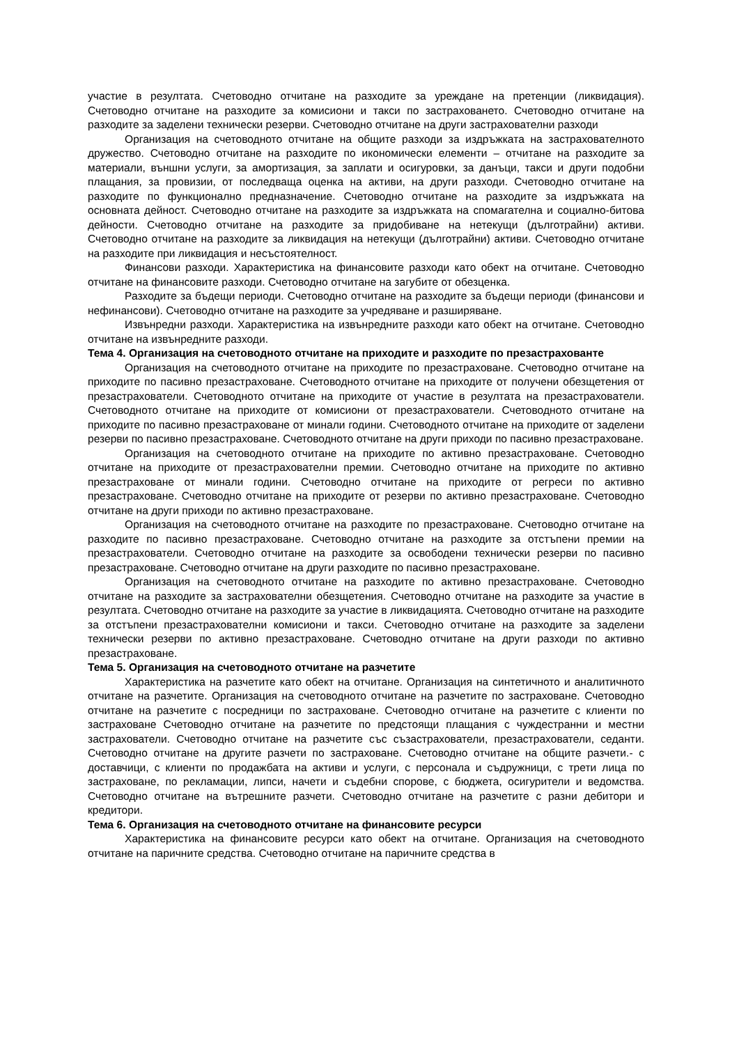участие в резултата. Счетоводно отчитане на разходите за уреждане на претенции (ликвидация). Счетоводно отчитане на разходите за комисиони и такси по застраховането. Счетоводно отчитане на разходите за заделени технически резерви. Счетоводно отчитане на други застрахователни разходи
Организация на счетоводното отчитане на общите разходи за издръжката на застрахователното дружество. Счетоводно отчитане на разходите по икономически елементи – отчитане на разходите за материали, външни услуги, за амортизация, за заплати и осигуровки, за данъци, такси и други подобни плащания, за провизии, от последваща оценка на активи, на други разходи. Счетоводно отчитане на разходите по функционално предназначение. Счетоводно отчитане на разходите за издръжката на основната дейност. Счетоводно отчитане на разходите за издръжката на спомагателна и социално-битова дейности. Счетоводно отчитане на разходите за придобиване на нетекущи (дълготрайни) активи. Счетоводно отчитане на разходите за ликвидация на нетекущи (дълготрайни) активи. Счетоводно отчитане на разходите при ликвидация и несъстоятелност.
Финансови разходи. Характеристика на финансовите разходи като обект на отчитане. Счетоводно отчитане на финансовите разходи. Счетоводно отчитане на загубите от обезценка.
Разходите за бъдещи периоди. Счетоводно отчитане на разходите за бъдещи периоди (финансови и нефинансови). Счетоводно отчитане на разходите за учредяване и разширяване.
Извънредни разходи. Характеристика на извънредните разходи като обект на отчитане. Счетоводно отчитане на извънредните разходи.
Тема 4. Организация на счетоводното отчитане на приходите и разходите по презастрахованте
Организация на счетоводното отчитане на приходите по презастраховане. Счетоводно отчитане на приходите по пасивно презастраховане. Счетоводното отчитане на приходите от получени обезщетения от презастрахователи. Счетоводното отчитане на приходите от участие в резултата на презастрахователи. Счетоводното отчитане на приходите от комисиони от презастрахователи. Счетоводното отчитане на приходите по пасивно презастраховане от минали години. Счетоводното отчитане на приходите от заделени резерви по пасивно презастраховане. Счетоводното отчитане на други приходи по пасивно презастраховане.
Организация на счетоводното отчитане на приходите по активно презастраховане. Счетоводно отчитане на приходите от презастрахователни премии. Счетоводно отчитане на приходите по активно презастраховане от минали години. Счетоводно отчитане на приходите от регреси по активно презастраховане. Счетоводно отчитане на приходите от резерви по активно презастраховане. Счетоводно отчитане на други приходи по активно презастраховане.
Организация на счетоводното отчитане на разходите по презастраховане. Счетоводно отчитане на разходите по пасивно презастраховане. Счетоводно отчитане на разходите за отстъпени премии на презастрахователи. Счетоводно отчитане на разходите за освободени технически резерви по пасивно презастраховане. Счетоводно отчитане на други разходите по пасивно презастраховане.
Организация на счетоводното отчитане на разходите по активно презастраховане. Счетоводно отчитане на разходите за застрахователни обезщетения. Счетоводно отчитане на разходите за участие в резултата. Счетоводно отчитане на разходите за участие в ликвидацията. Счетоводно отчитане на разходите за отстъпени презастрахователни комисиони и такси. Счетоводно отчитане на разходите за заделени технически резерви по активно презастраховане. Счетоводно отчитане на други разходи по активно презастраховане.
Тема 5. Организация на счетоводното отчитане на разчетите
Характеристика на разчетите като обект на отчитане. Организация на синтетичното и аналитичното отчитане на разчетите. Организация на счетоводното отчитане на разчетите по застраховане. Счетоводно отчитане на разчетите с посредници по застраховане. Счетоводно отчитане на разчетите с клиенти по застраховане Счетоводно отчитане на разчетите по предстоящи плащания с чуждестранни и местни застрахователи. Счетоводно отчитане на разчетите със съзастрахователи, презастрахователи, седанти. Счетоводно отчитане на другите разчети по застраховане. Счетоводно отчитане на общите разчети.- с доставчици, с клиенти по продажбата на активи и услуги, с персонала и съдружници, с трети лица по застраховане, по рекламации, липси, начети и съдебни спорове, с бюджета, осигурители и ведомства. Счетоводно отчитане на вътрешните разчети. Счетоводно отчитане на разчетите с разни дебитори и кредитори.
Тема 6. Организация на счетоводното отчитане на финансовите ресурси
Характеристика на финансовите ресурси като обект на отчитане. Организация на счетоводното отчитане на паричните средства. Счетоводно отчитане на паричните средства в